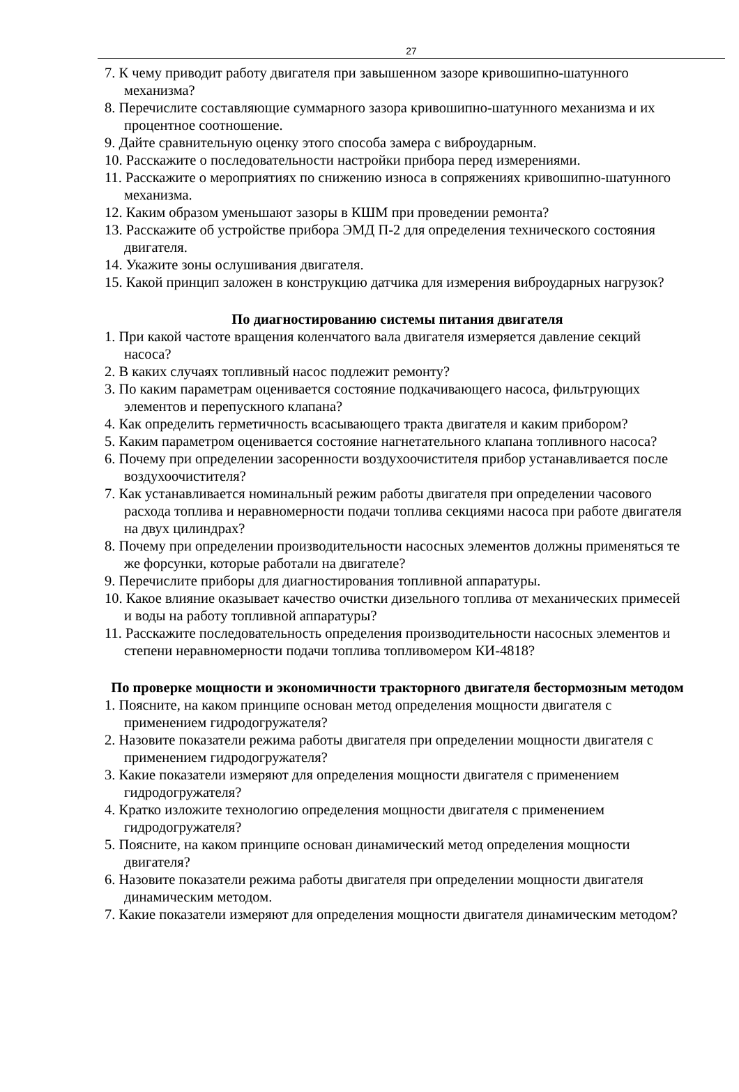27
7. К чему приводит работу двигателя при завышенном зазоре кривошипно-шатунного механизма?
8. Перечислите составляющие суммарного зазора кривошипно-шатунного механизма и их процентное соотношение.
9. Дайте сравнительную оценку этого способа замера с виброударным.
10. Расскажите о последовательности настройки прибора перед измерениями.
11. Расскажите о мероприятиях по снижению износа в сопряжениях кривошипно-шатунного механизма.
12. Каким образом уменьшают зазоры в КШМ при проведении ремонта?
13. Расскажите об устройстве прибора ЭМД П-2 для определения технического состояния двигателя.
14. Укажите зоны ослушивания двигателя.
15. Какой принцип заложен в конструкцию датчика для измерения виброударных нагрузок?
По диагностированию системы питания двигателя
1. При какой частоте вращения коленчатого вала двигателя измеряется давление секций насоса?
2. В каких случаях топливный насос подлежит ремонту?
3. По каким параметрам оценивается состояние подкачивающего насоса, фильтрующих элементов и перепускного клапана?
4. Как определить герметичность всасывающего тракта двигателя и каким прибором?
5. Каким параметром оценивается состояние нагнетательного клапана топливного насоса?
6. Почему при определении засоренности воздухоочистителя прибор устанавливается после воздухоочистителя?
7. Как устанавливается номинальный режим работы двигателя при определении часового расхода топлива и неравномерности подачи топлива секциями насоса при работе двигателя на двух цилиндрах?
8. Почему при определении производительности насосных элементов должны применяться те же форсунки, которые работали на двигателе?
9. Перечислите приборы для диагностирования топливной аппаратуры.
10. Какое влияние оказывает качество очистки дизельного топлива от механических примесей и воды на работу топливной аппаратуры?
11. Расскажите последовательность определения производительности насосных элементов и степени неравномерности подачи топлива топливомером КИ-4818?
По проверке мощности и экономичности тракторного двигателя бестормозным методом
1. Поясните, на каком принципе основан метод определения мощности двигателя с применением гидродогружателя?
2. Назовите показатели режима работы двигателя при определении мощности двигателя с применением гидродогружателя?
3. Какие показатели измеряют для определения мощности двигателя с применением гидродогружателя?
4. Кратко изложите технологию определения мощности двигателя с применением гидродогружателя?
5. Поясните, на каком принципе основан динамический метод определения мощности двигателя?
6. Назовите показатели режима работы двигателя при определении мощности двигателя динамическим методом.
7. Какие показатели измеряют для определения мощности двигателя динамическим методом?